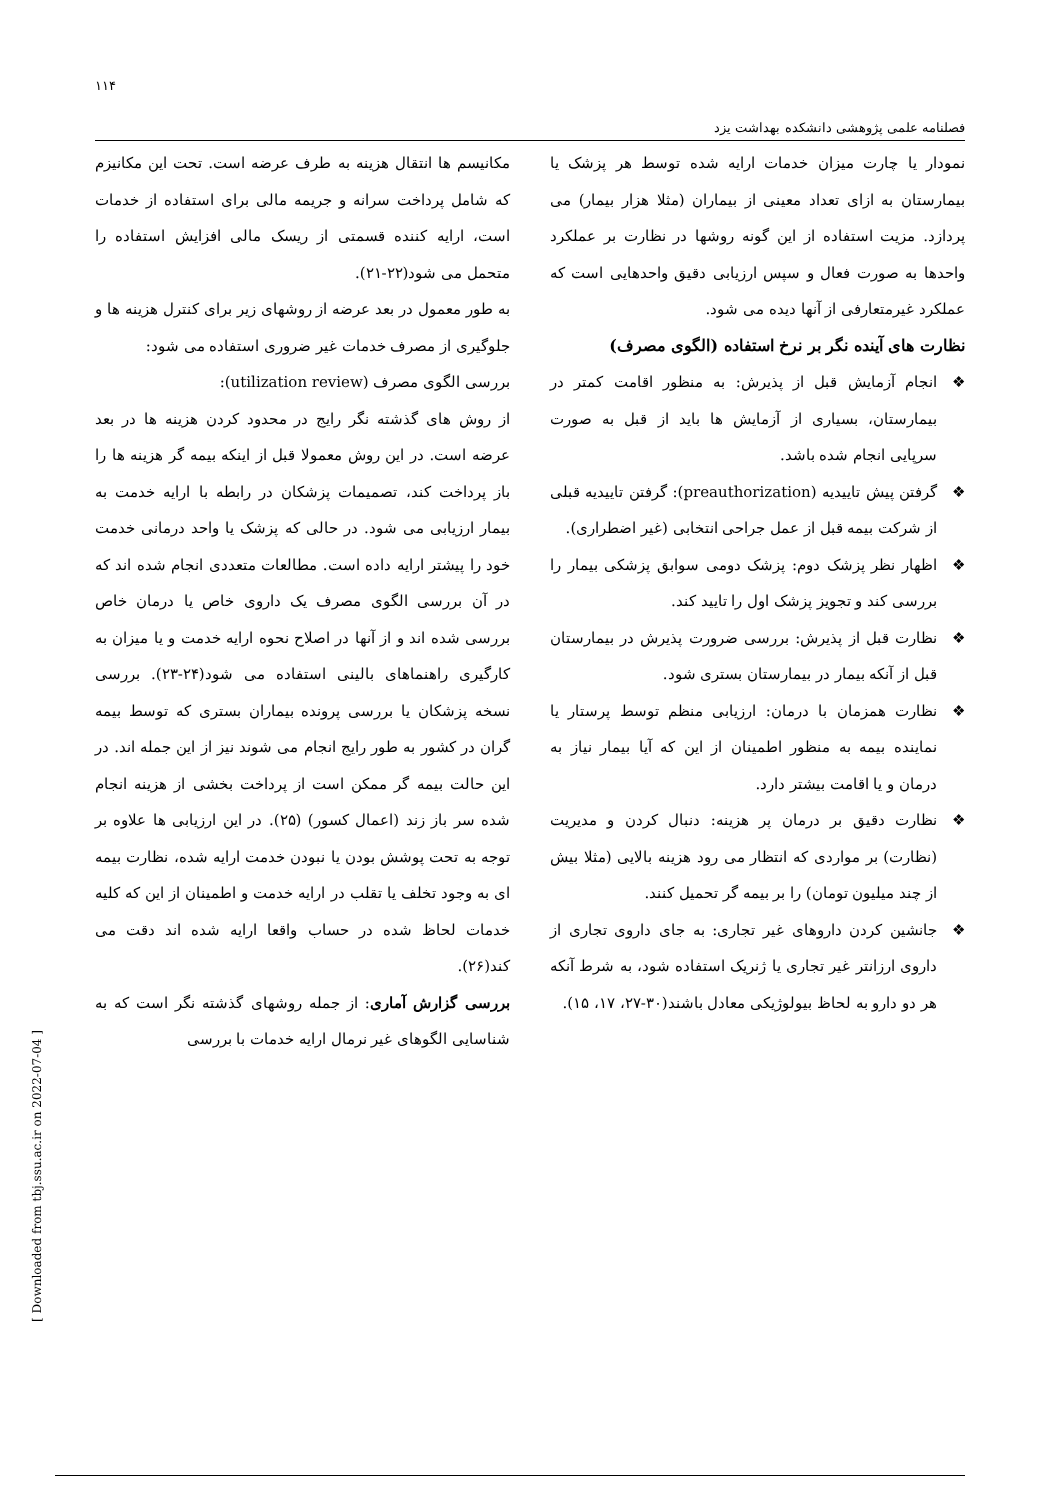۱۱۴
فصلنامه علمی پژوهشی دانشکده بهداشت یزد
مکانیسم ها انتقال هزینه به طرف عرضه است. تحت این مکانیزم که شامل پرداخت سرانه و جریمه مالی برای استفاده از خدمات است، ارایه کننده قسمتی از ریسک مالی افزایش استفاده را متحمل می شود(۲۲-۲۱).
به طور معمول در بعد عرضه از روشهای زیر برای کنترل هزینه ها و جلوگیری از مصرف خدمات غیر ضروری استفاده می شود:
بررسی الگوی مصرف (utilization review):
از روش های گذشته نگر رایج در محدود کردن هزینه ها در بعد عرضه است. در این روش معمولا قبل از اینکه بیمه گر هزینه ها را باز پرداخت کند، تصمیمات پزشکان در رابطه با ارایه خدمت به بیمار ارزیابی می شود. در حالی که پزشک یا واحد درمانی خدمت خود را پیشتر ارایه داده است. مطالعات متعددی انجام شده اند که در آن بررسی الگوی مصرف یک داروی خاص یا درمان خاص بررسی شده اند و از آنها در اصلاح نحوه ارایه خدمت و یا میزان به کارگیری راهنماهای بالینی استفاده می شود(۲۴-۲۳). بررسی نسخه پزشکان یا بررسی پرونده بیماران بستری که توسط بیمه گران در کشور به طور رایج انجام می شوند نیز از این جمله اند. در این حالت بیمه گر ممکن است از پرداخت بخشی از هزینه انجام شده سر باز زند (اعمال کسور) (۲۵). در این ارزیابی ها علاوه بر توجه به تحت پوشش بودن یا نبودن خدمت ارایه شده، نظارت بیمه ای به وجود تخلف یا تقلب در ارایه خدمت و اطمینان از این که کلیه خدمات لحاظ شده در حساب واقعا ارایه شده اند دقت می کند(۲۶).
بررسی گزارش آماری: از جمله روشهای گذشته نگر است که به شناسایی الگوهای غیر نرمال ارایه خدمات با بررسی
نمودار یا چارت میزان خدمات ارایه شده توسط هر پزشک یا بیمارستان به ازای تعداد معینی از بیماران (مثلا هزار بیمار) می پردازد. مزیت استفاده از این گونه روشها در نظارت بر عملکرد واحدها به صورت فعال و سپس ارزیابی دقیق واحدهایی است که عملکرد غیرمتعارفی از آنها دیده می شود.
نظارت های آینده نگر بر نرخ استفاده (الگوی مصرف)
❖ انجام آزمایش قبل از پذیرش: به منظور اقامت کمتر در بیمارستان، بسیاری از آزمایش ها باید از قبل به صورت سرپایی انجام شده باشد.
❖ گرفتن پیش تاییدیه (preauthorization): گرفتن تاییدیه قبلی از شرکت بیمه قبل از عمل جراحی انتخابی (غیر اضطراری).
❖ اظهار نظر پزشک دوم: پزشک دومی سوابق پزشکی بیمار را بررسی کند و تجویز پزشک اول را تایید کند.
❖ نظارت قبل از پذیرش: بررسی ضرورت پذیرش در بیمارستان قبل از آنکه بیمار در بیمارستان بستری شود.
❖ نظارت همزمان با درمان: ارزیابی منظم توسط پرستار یا نماینده بیمه به منظور اطمینان از این که آیا بیمار نیاز به درمان و یا اقامت بیشتر دارد.
❖ نظارت دقیق بر درمان پر هزینه: دنبال کردن و مدیریت (نظارت) بر مواردی که انتظار می رود هزینه بالایی (مثلا بیش از چند میلیون تومان) را بر بیمه گر تحمیل کنند.
❖ جانشین کردن داروهای غیر تجاری: به جای داروی تجاری از داروی ارزانتر غیر تجاری یا ژنریک استفاده شود، به شرط آنکه هر دو دارو به لحاظ بیولوژیکی معادل باشند(۳۰-۲۷، ۱۷، ۱۵).
[ Downloaded from tbj.ssu.ac.ir on 2022-07-04 ]